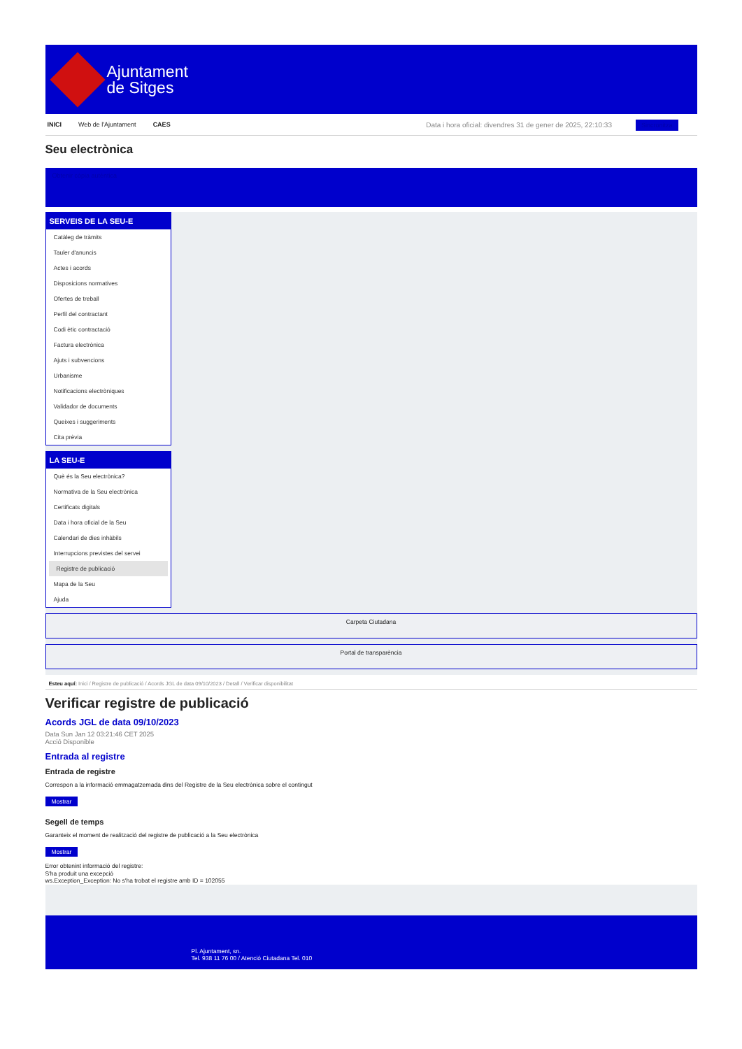Ajuntament
de Sitges
INICI Web de l'Ajuntament CAES
Data i hora oficial: divendres 31 de gener de 2025, 22:10:33 Sincronitza
Seu electrònica
Obtenir còpia autèntica
SERVEIS DE LA SEU-E
Catàleg de tràmits
Tauler d'anuncis
Actes i acords
Disposicions normatives
Ofertes de treball
Perfil del contractant
Codi ètic contractació
Factura electrònica
Ajuts i subvencions
Urbanisme
Notificacions electròniques
Validador de documents
Queixes i suggeriments
Cita prèvia
LA SEU-E
Què és la Seu electrònica?
Normativa de la Seu electrònica
Certificats digitals
Data i hora oficial de la Seu
Calendari de dies inhàbils
Interrupcions previstes del servei
Registre de publicació
Mapa de la Seu
Ajuda
Carpeta Ciutadana
Portal de transparència
Esteu aquí: Inici / Registre de publicació / Acords JGL de data 09/10/2023 / Detall / Verificar disponibilitat
Verificar registre de publicació
Acords JGL de data 09/10/2023
Data Sun Jan 12 03:21:46 CET 2025
Acció Disponible
Entrada al registre
Entrada de registre
Correspon a la informació emmagatzemada dins del Registre de la Seu electrònica sobre el contingut
Mostrar
Segell de temps
Garanteix el moment de realització del registre de publicació a la Seu electrònica
Mostrar
Error obtenint informació del registre:
S'ha produit una excepció
ws.Exception_Exception: No s'ha trobat el registre amb ID = 102055
Pl. Ajuntament, sn.
Tel. 938 11 76 00 / Atenció Ciutadana Tel. 010